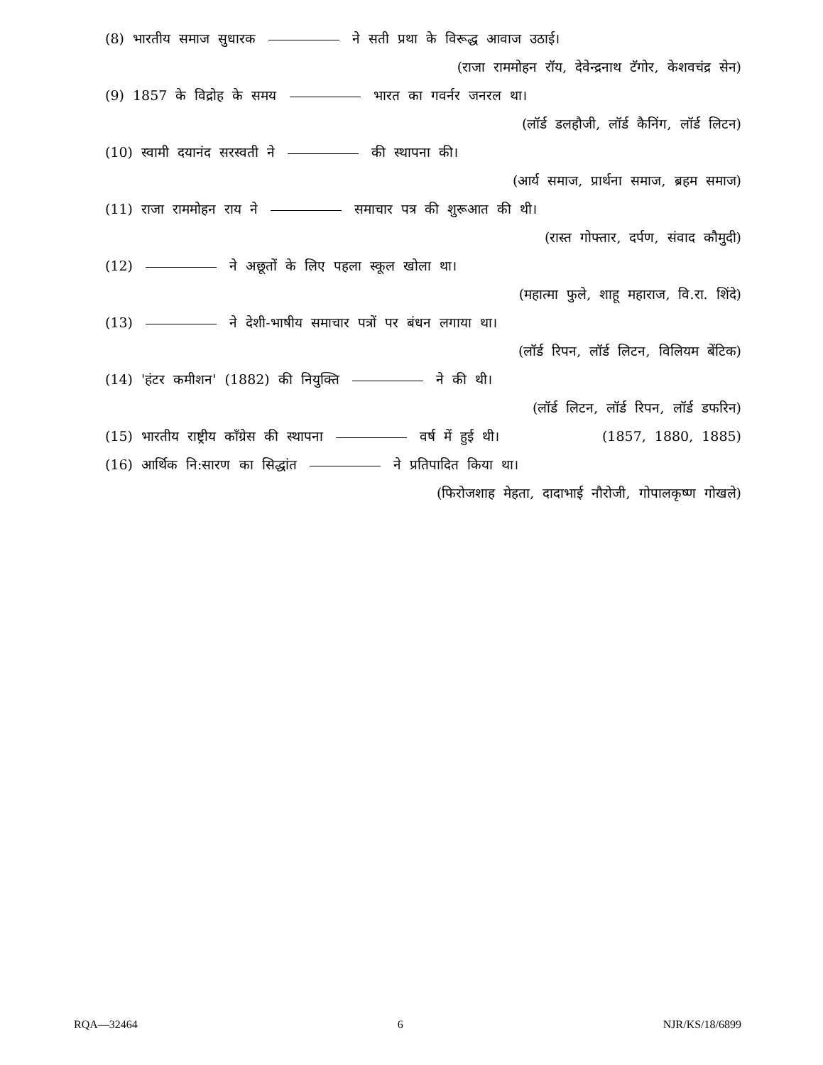(8) भारतीय समाज सुधारक ने सती प्रथा के विरूद्ध आवाज उठाई।
(राजा राममोहन रॉय, देवेन्द्रनाथ टॅगोर, केशवचंद्र सेन)
(9) 1857 के विद्रोह के समय भारत का गवर्नर जनरल था।
(लॉर्ड डलहौजी, लॉर्ड कैनिंग, लॉर्ड लिटन)
(10) स्वामी दयानंद सरस्वती ने की स्थापना की।
(आर्य समाज, प्रार्थना समाज, ब्रहम समाज)
(11) राजा राममोहन राय ने समाचार पत्र की शुरूआत की थी।
(रास्त गोफ्तार, दर्पण, संवाद कौमुदी)
(12) ने अछूतों के लिए पहला स्कूल खोला था।
(महात्मा फुले, शाहू महाराज, वि.रा. शिंदे)
(13) ने देशी-भाषीय समाचार पत्रों पर बंधन लगाया था।
(लॉर्ड रिपन, लॉर्ड लिटन, विलियम बेंटिक)
(14) 'हंटर कमीशन' (1882) की नियुक्ति ने की थी।
(लॉर्ड लिटन, लॉर्ड रिपन, लॉर्ड डफरिन)
(15) भारतीय राष्ट्रीय कॉंग्रेस की स्थापना वर्ष में हुई थी। (1857, 1880, 1885)
(16) आर्थिक नि:सारण का सिद्धांत ने प्रतिपादित किया था।
(फिरोजशाह मेहता, दादाभाई नौरोजी, गोपालकृष्ण गोखले)
RQA—32464 6 NJR/KS/18/6899